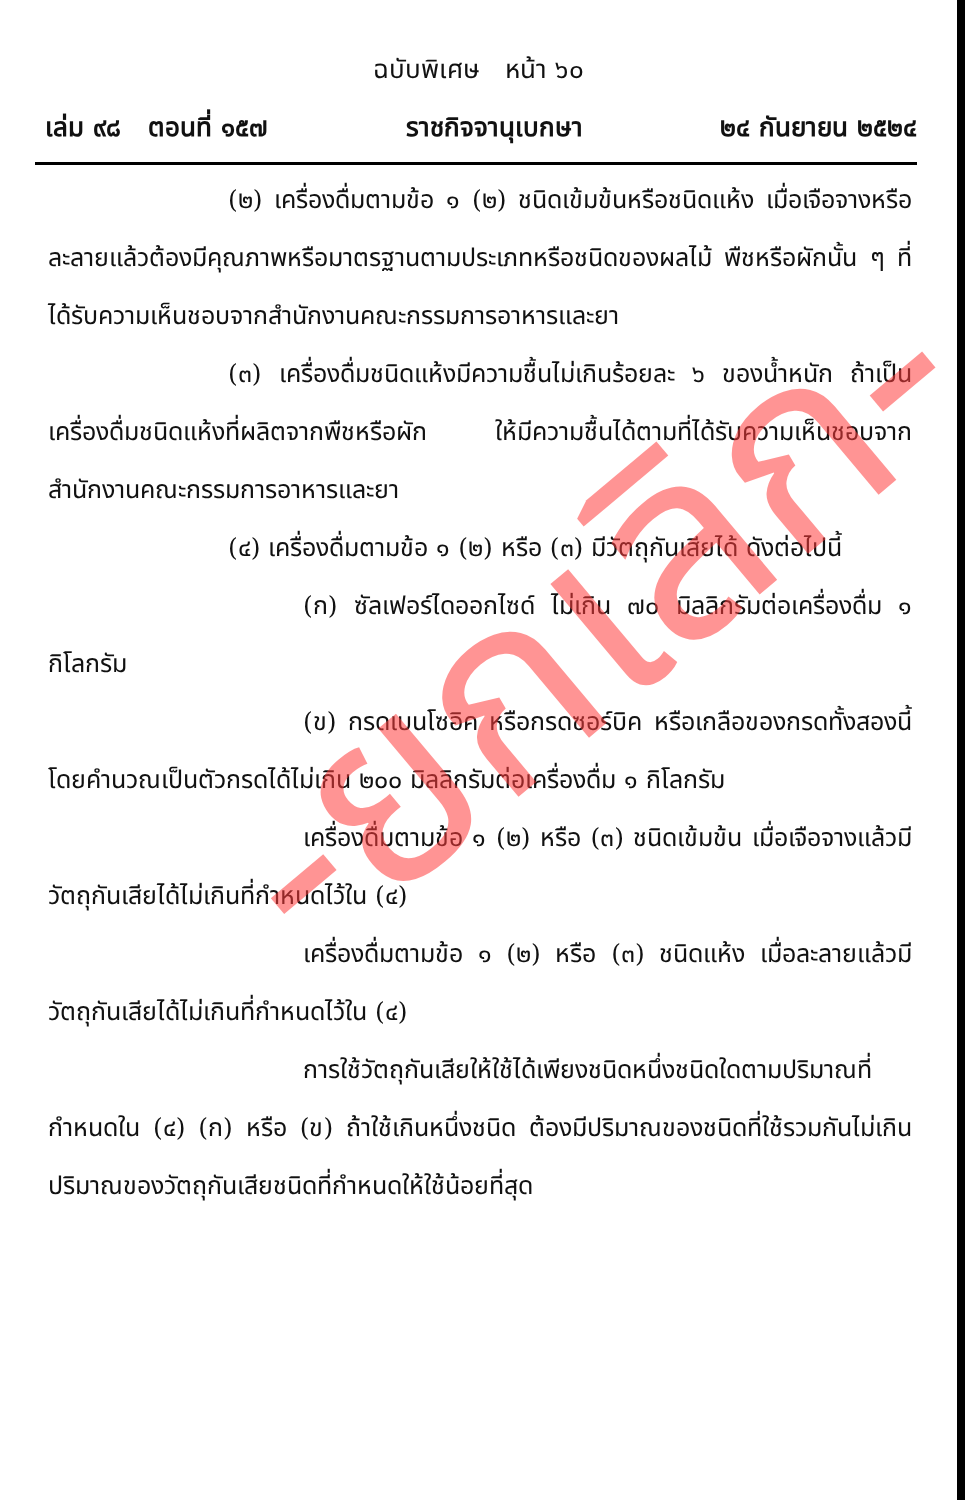ฉบับพิเศษ หน้า ๖๐
เล่ม ๙๘ ตอนที่ ๑๕๗ ราชกิจจานุเบกษา ๒๔ กันยายน ๒๕๒๔
(๒) เครื่องดื่มตามข้อ ๑ (๒) ชนิดเข้มข้นหรือชนิดแห้ง เมื่อเจือจางหรือละลายแล้วต้องมีคุณภาพหรือมาตรฐานตามประเภทหรือชนิดของผลไม้ พืชหรือผักนั้น ๆ ที่ได้รับความเห็นชอบจากสำนักงานคณะกรรมการอาหารและยา
(๓) เครื่องดื่มชนิดแห้งมีความชื้นไม่เกินร้อยละ ๖ ของน้ำหนัก ถ้าเป็นเครื่องดื่มชนิดแห้งที่ผลิตจากพืชหรือผัก ให้มีความชื้นได้ตามที่ได้รับความเห็นชอบจากสำนักงานคณะกรรมการอาหารและยา
(๔) เครื่องดื่มตามข้อ ๑ (๒) หรือ (๓) มีวัตถุกันเสียได้ ดังต่อไปนี้
(ก) ซัลเฟอร์ไดออกไซด์ ไม่เกิน ๗๐ มิลลิกรัมต่อเครื่องดื่ม ๑ กิโลกรัม
(ข) กรดเบนโซอิค หรือกรดซอร์บิค หรือเกลือของกรดทั้งสองนี้โดยคำนวณเป็นตัวกรดได้ไม่เกิน ๒๐๐ มิลลิกรัมต่อเครื่องดื่ม ๑ กิโลกรัม
เครื่องดื่มตามข้อ ๑ (๒) หรือ (๓) ชนิดเข้มข้น เมื่อเจือจางแล้วมีวัตถุกันเสียได้ไม่เกินที่กำหนดไว้ใน (๔)
เครื่องดื่มตามข้อ ๑ (๒) หรือ (๓) ชนิดแห้ง เมื่อละลายแล้วมีวัตถุกันเสียได้ไม่เกินที่กำหนดไว้ใน (๔)
การใช้วัตถุกันเสียให้ใช้ได้เพียงชนิดหนึ่งชนิดใดตามปริมาณที่กำหนดใน (๔) (ก) หรือ (ข) ถ้าใช้เกินหนึ่งชนิด ต้องมีปริมาณของชนิดที่ใช้รวมกันไม่เกินปริมาณของวัตถุกันเสียชนิดที่กำหนดให้ใช้น้อยที่สุด
-ยกเลิก-